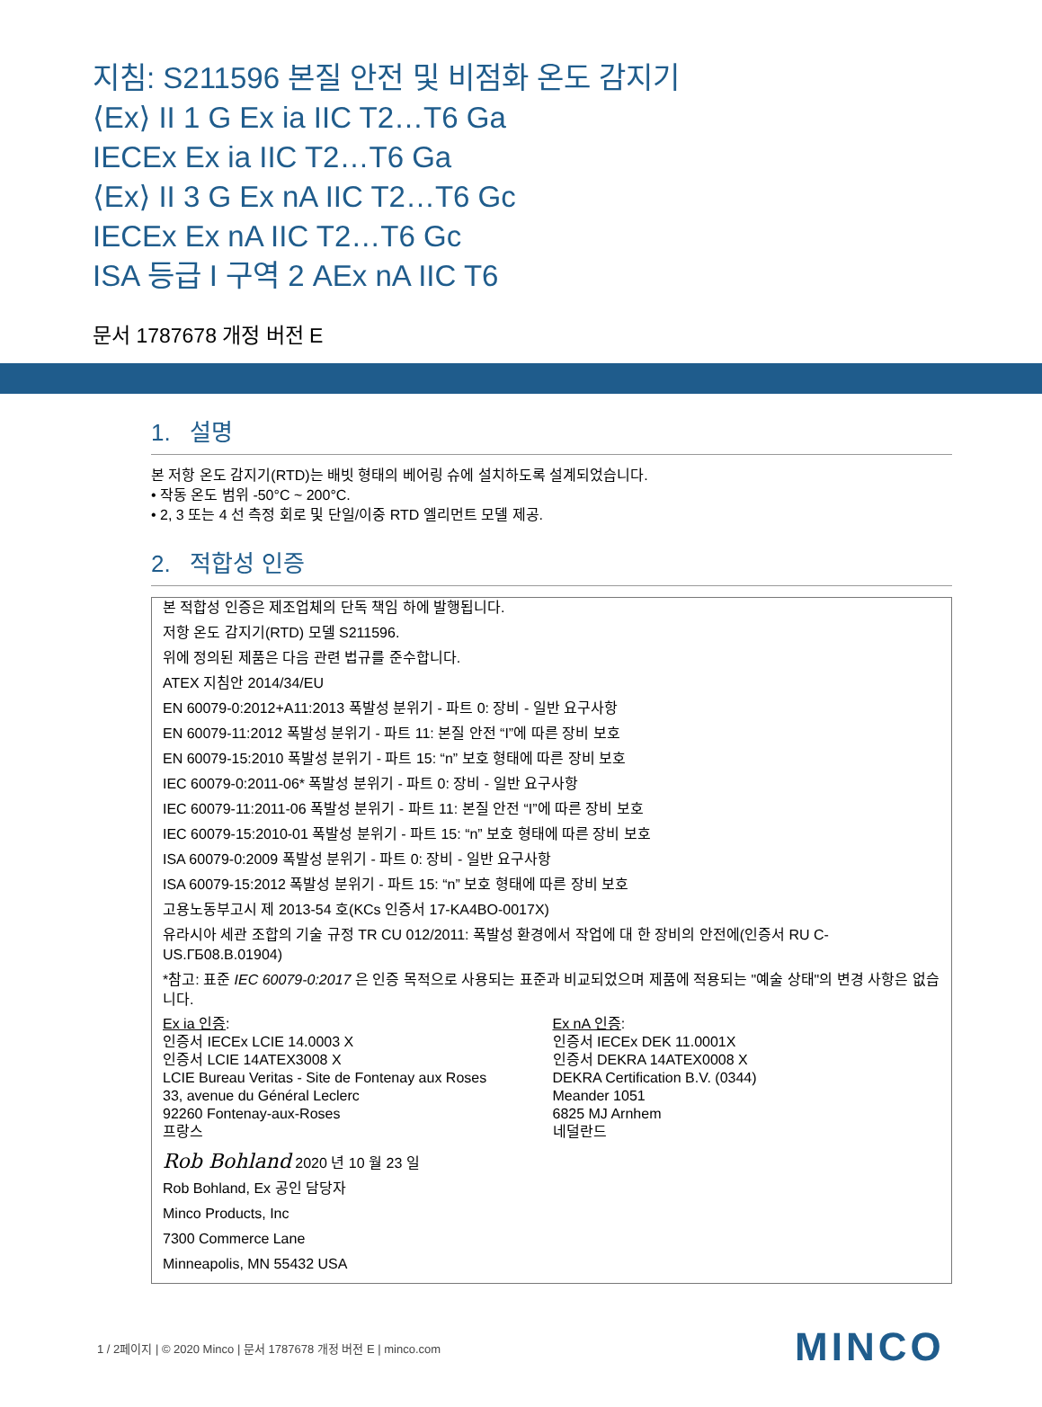지침: S211596 본질 안전 및 비점화 온도 감지기
⟨Ex⟩ II 1 G Ex ia IIC T2…T6 Ga
IECEx Ex ia IIC T2…T6 Ga
⟨Ex⟩ II 3 G Ex nA IIC T2…T6 Gc
IECEx Ex nA IIC T2…T6 Gc
ISA 등급 I 구역 2 AEx nA IIC T6
문서 1787678 개정 버전 E
1. 설명
본 저항 온도 감지기(RTD)는 배빗 형태의 베어링 슈에 설치하도록 설계되었습니다.
• 작동 온도 범위 -50°C ~ 200°C.
• 2, 3 또는 4 선 측정 회로 및 단일/이중 RTD 엘리먼트 모델 제공.
2. 적합성 인증
본 적합성 인증은 제조업체의 단독 책임 하에 발행됩니다.
저항 온도 감지기(RTD) 모델 S211596.
위에 정의된 제품은 다음 관련 법규를 준수합니다.
ATEX 지침안 2014/34/EU
EN 60079-0:2012+A11:2013 폭발성 분위기 - 파트 0: 장비 - 일반 요구사항
EN 60079-11:2012 폭발성 분위기 - 파트 11: 본질 안전 “I”에 따른 장비 보호
EN 60079-15:2010 폭발성 분위기 - 파트 15: “n” 보호 형태에 따른 장비 보호
IEC 60079-0:2011-06* 폭발성 분위기 - 파트 0: 장비 - 일반 요구사항
IEC 60079-11:2011-06 폭발성 분위기 - 파트 11: 본질 안전 “I”에 따른 장비 보호
IEC 60079-15:2010-01 폭발성 분위기 - 파트 15: “n” 보호 형태에 따른 장비 보호
ISA 60079-0:2009 폭발성 분위기 - 파트 0: 장비 - 일반 요구사항
ISA 60079-15:2012 폭발성 분위기 - 파트 15: “n” 보호 형태에 따른 장비 보호
고용노동부고시 제 2013-54 호(KCs 인증서 17-KA4BO-0017X)
유라시아 세관 조합의 기술 규정 TR CU 012/2011: 폭발성 환경에서 작업에 대 한 장비의 안전에(인증서 RU C-US.ГБ08.В.01904)
*참고: 표준 IEC 60079-0:2017 은 인증 목적으로 사용되는 표준과 비교되었으며 제품에 적용되는 "예술 상태"의 변경 사항은 없습니다.
Ex ia 인증:
인증서 IECEx LCIE 14.0003 X
인증서 LCIE 14ATEX3008 X
LCIE Bureau Veritas - Site de Fontenay aux Roses
33, avenue du Général Leclerc
92260 Fontenay-aux-Roses
프랑스
Ex nA 인증:
인증서 IECEx DEK 11.0001X
인증서 DEKRA 14ATEX0008 X
DEKRA Certification B.V. (0344)
Meander 1051
6825 MJ Arnhem
네덜란드
Rob Bohland 2020 년 10 월 23 일
Rob Bohland, Ex 공인 담당자
Minco Products, Inc
7300 Commerce Lane
Minneapolis, MN 55432 USA
1 / 2페이지 | © 2020 Minco | 문서 1787678 개정 버전 E | minco.com
MINCO